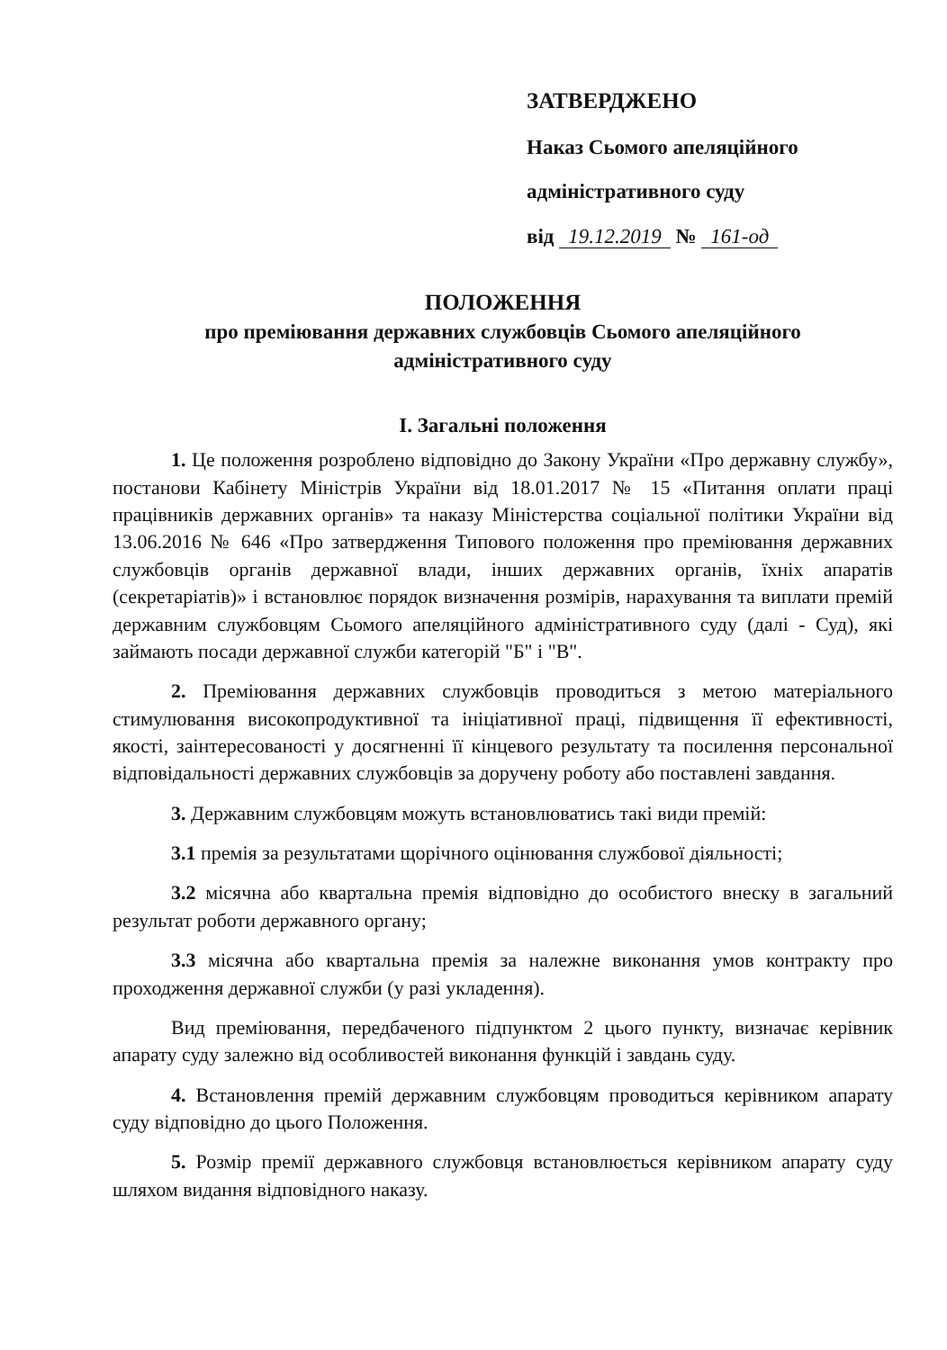ЗАТВЕРДЖЕНО
Наказ Сьомого апеляційного
адміністративного суду
від 19.12.2019 № 161-од
ПОЛОЖЕННЯ
про преміювання державних службовців Сьомого апеляційного
адміністративного суду
I. Загальні положення
1. Це положення розроблено відповідно до Закону України «Про державну службу», постанови Кабінету Міністрів України від 18.01.2017 № 15 «Питання оплати праці працівників державних органів» та наказу Міністерства соціальної політики України від 13.06.2016 № 646 «Про затвердження Типового положення про преміювання державних службовців органів державної влади, інших державних органів, їхніх апаратів (секретаріатів)» і встановлює порядок визначення розмірів, нарахування та виплати премій державним службовцям Сьомого апеляційного адміністративного суду (далі - Суд), які займають посади державної служби категорій "Б" і "В".
2. Преміювання державних службовців проводиться з метою матеріального стимулювання високопродуктивної та ініціативної праці, підвищення її ефективності, якості, заінтересованості у досягненні її кінцевого результату та посилення персональної відповідальності державних службовців за доручену роботу або поставлені завдання.
3. Державним службовцям можуть встановлюватись такі види премій:
3.1 премія за результатами щорічного оцінювання службової діяльності;
3.2 місячна або квартальна премія відповідно до особистого внеску в загальний результат роботи державного органу;
3.3 місячна або квартальна премія за належне виконання умов контракту про проходження державної служби (у разі укладення).
Вид преміювання, передбаченого підпунктом 2 цього пункту, визначає керівник апарату суду залежно від особливостей виконання функцій і завдань суду.
4. Встановлення премій державним службовцям проводиться керівником апарату суду відповідно до цього Положення.
5. Розмір премії державного службовця встановлюється керівником апарату суду шляхом видання відповідного наказу.